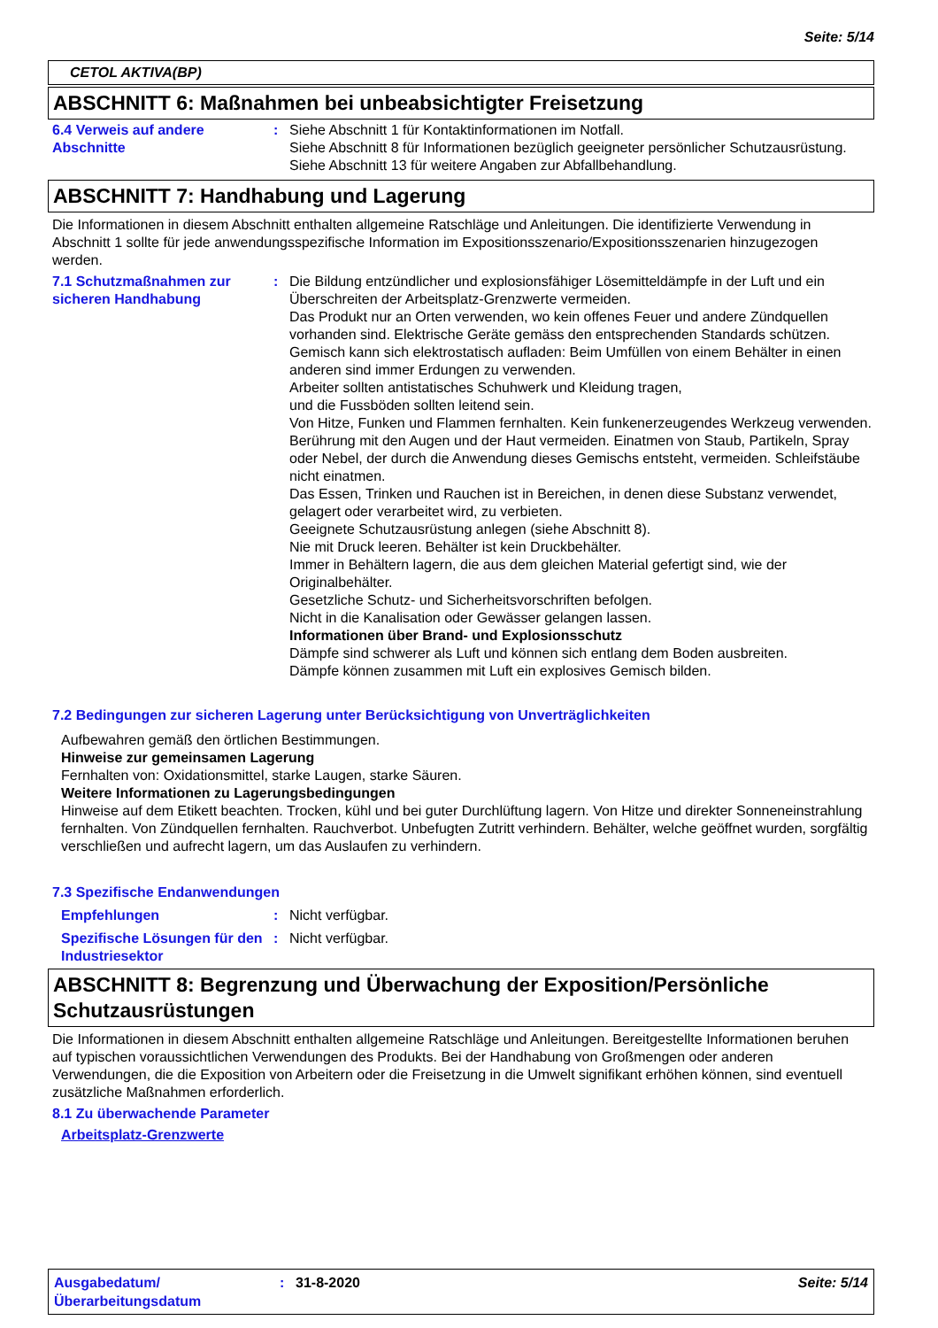Seite: 5/14
CETOL AKTIVA(BP)
ABSCHNITT 6: Maßnahmen bei unbeabsichtigter Freisetzung
6.4 Verweis auf andere Abschnitte
: Siehe Abschnitt 1 für Kontaktinformationen im Notfall.
Siehe Abschnitt 8 für Informationen bezüglich geeigneter persönlicher Schutzausrüstung.
Siehe Abschnitt 13 für weitere Angaben zur Abfallbehandlung.
ABSCHNITT 7: Handhabung und Lagerung
Die Informationen in diesem Abschnitt enthalten allgemeine Ratschläge und Anleitungen. Die identifizierte Verwendung in Abschnitt 1 sollte für jede anwendungsspezifische Information im Expositionsszenario/Expositionsszenarien hinzugezogen werden.
7.1 Schutzmaßnahmen zur sicheren Handhabung
: Die Bildung entzündlicher und explosionsfähiger Lösemitteldämpfe in der Luft und ein Überschreiten der Arbeitsplatz-Grenzwerte vermeiden.
Das Produkt nur an Orten verwenden, wo kein offenes Feuer und andere Zündquellen vorhanden sind. Elektrische Geräte gemäss den entsprechenden Standards schützen.
Gemisch kann sich elektrostatisch aufladen: Beim Umfüllen von einem Behälter in einen anderen sind immer Erdungen zu verwenden.
Arbeiter sollten antistatisches Schuhwerk und Kleidung tragen,
und die Fussböden sollten leitend sein.
Von Hitze, Funken und Flammen fernhalten. Kein funkenerzeugendes Werkzeug verwenden.
Berührung mit den Augen und der Haut vermeiden. Einatmen von Staub, Partikeln, Spray oder Nebel, der durch die Anwendung dieses Gemischs entsteht, vermeiden. Schleifstäube nicht einatmen.
Das Essen, Trinken und Rauchen ist in Bereichen, in denen diese Substanz verwendet, gelagert oder verarbeitet wird, zu verbieten.
Geeignete Schutzausrüstung anlegen (siehe Abschnitt 8).
Nie mit Druck leeren. Behälter ist kein Druckbehälter.
Immer in Behältern lagern, die aus dem gleichen Material gefertigt sind, wie der Originalbehälter.
Gesetzliche Schutz- und Sicherheitsvorschriften befolgen.
Nicht in die Kanalisation oder Gewässer gelangen lassen.
Informationen über Brand- und Explosionsschutz
Dämpfe sind schwerer als Luft und können sich entlang dem Boden ausbreiten.
Dämpfe können zusammen mit Luft ein explosives Gemisch bilden.
7.2 Bedingungen zur sicheren Lagerung unter Berücksichtigung von Unverträglichkeiten
Aufbewahren gemäß den örtlichen Bestimmungen.
Hinweise zur gemeinsamen Lagerung
Fernhalten von: Oxidationsmittel, starke Laugen, starke Säuren.
Weitere Informationen zu Lagerungsbedingungen
Hinweise auf dem Etikett beachten. Trocken, kühl und bei guter Durchlüftung lagern. Von Hitze und direkter Sonneneinstrahlung fernhalten. Von Zündquellen fernhalten. Rauchverbot. Unbefugten Zutritt verhindern. Behälter, welche geöffnet wurden, sorgfältig verschließen und aufrecht lagern, um das Auslaufen zu verhindern.
7.3 Spezifische Endanwendungen
Empfehlungen : Nicht verfügbar.
Spezifische Lösungen für den Industriesektor
: Nicht verfügbar.
ABSCHNITT 8: Begrenzung und Überwachung der Exposition/Persönliche Schutzausrüstungen
Die Informationen in diesem Abschnitt enthalten allgemeine Ratschläge und Anleitungen. Bereitgestellte Informationen beruhen auf typischen voraussichtlichen Verwendungen des Produkts. Bei der Handhabung von Großmengen oder anderen Verwendungen, die die Exposition von Arbeitern oder die Freisetzung in die Umwelt signifikant erhöhen können, sind eventuell zusätzliche Maßnahmen erforderlich.
8.1 Zu überwachende Parameter
Arbeitsplatz-Grenzwerte
Ausgabedatum/ Überarbeitungsdatum
: 31-8-2020 Seite: 5/14